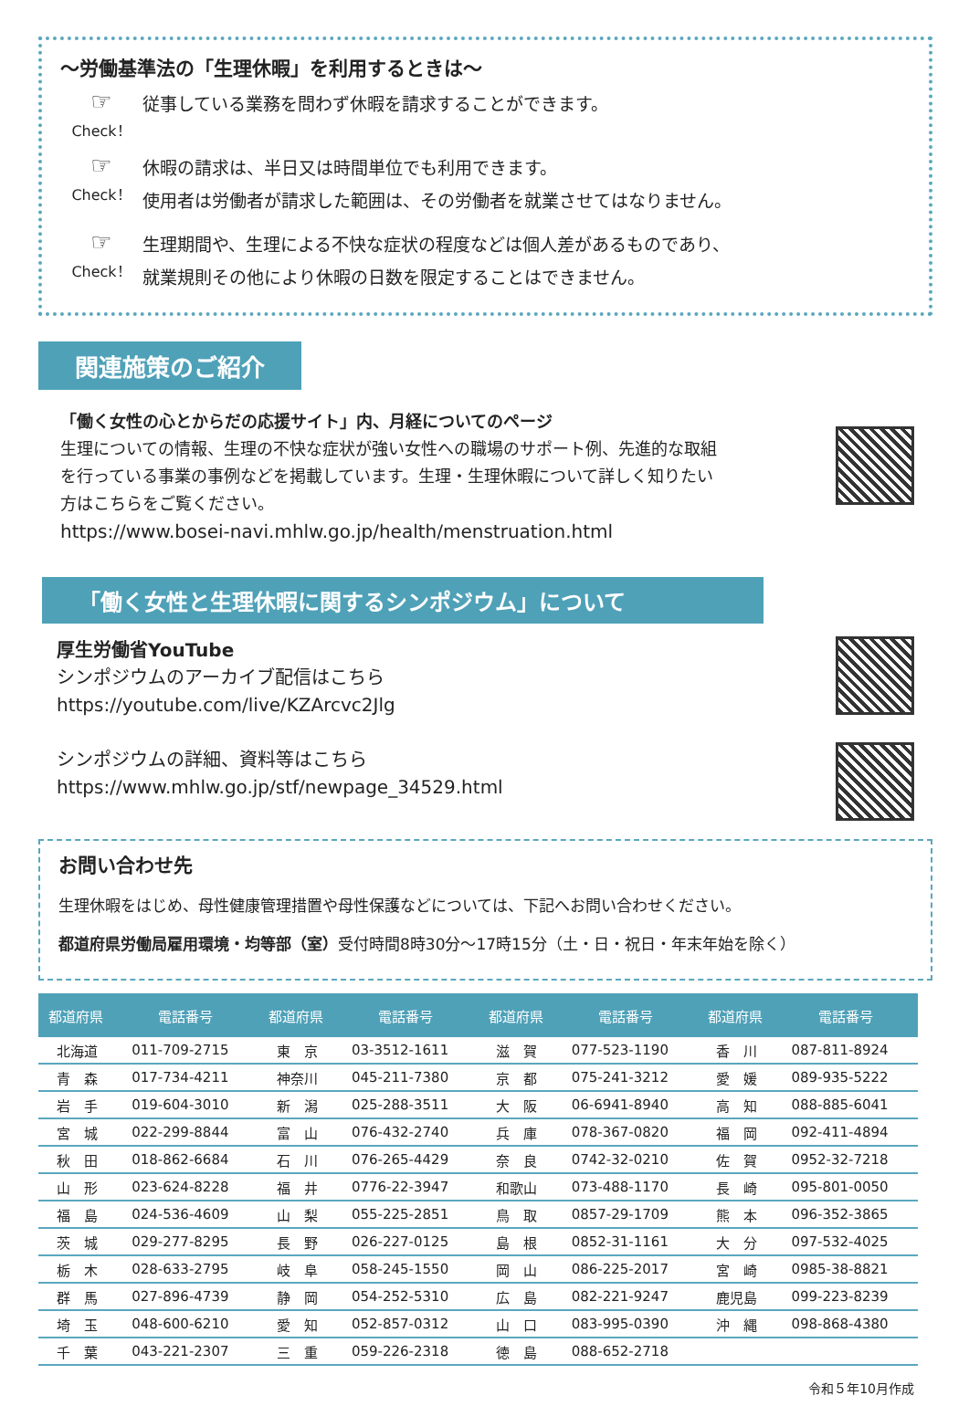～労働基準法の「生理休暇」を利用するときは～
☞
Check！
従事している業務を問わず休暇を請求することができます。
☞
Check！
休暇の請求は、半日又は時間単位でも利用できます。
使用者は労働者が請求した範囲は、その労働者を就業させてはなりません。
☞
Check！
生理期間や、生理による不快な症状の程度などは個人差があるものであり、
就業規則その他により休暇の日数を限定することはできません。
関連施策のご紹介
「働く女性の心とからだの応援サイト」内、月経についてのページ
生理についての情報、生理の不快な症状が強い女性への職場のサポート例、先進的な取組
を行っている事業の事例などを掲載しています。生理・生理休暇について詳しく知りたい
方はこちらをご覧ください。
https://www.bosei-navi.mhlw.go.jp/health/menstruation.html
「働く女性と生理休暇に関するシンポジウム」について
厚生労働省YouTube
シンポジウムのアーカイブ配信はこちら
https://youtube.com/live/KZArcvc2Jlg
シンポジウムの詳細、資料等はこちら
https://www.mhlw.go.jp/stf/newpage_34529.html
お問い合わせ先
生理休暇をはじめ、母性健康管理措置や母性保護などについては、下記へお問い合わせください。
都道府県労働局雇用環境・均等部（室）受付時間8時30分～17時15分（土・日・祝日・年末年始を除く）
| 都道府県 | 電話番号 | 都道府県 | 電話番号 | 都道府県 | 電話番号 | 都道府県 | 電話番号 |
| --- | --- | --- | --- | --- | --- | --- | --- |
| 北海道 | 011-709-2715 | 東 京 | 03-3512-1611 | 滋 賀 | 077-523-1190 | 香 川 | 087-811-8924 |
| 青 森 | 017-734-4211 | 神奈川 | 045-211-7380 | 京 都 | 075-241-3212 | 愛 媛 | 089-935-5222 |
| 岩 手 | 019-604-3010 | 新 潟 | 025-288-3511 | 大 阪 | 06-6941-8940 | 高 知 | 088-885-6041 |
| 宮 城 | 022-299-8844 | 富 山 | 076-432-2740 | 兵 庫 | 078-367-0820 | 福 岡 | 092-411-4894 |
| 秋 田 | 018-862-6684 | 石 川 | 076-265-4429 | 奈 良 | 0742-32-0210 | 佐 賀 | 0952-32-7218 |
| 山 形 | 023-624-8228 | 福 井 | 0776-22-3947 | 和歌山 | 073-488-1170 | 長 崎 | 095-801-0050 |
| 福 島 | 024-536-4609 | 山 梨 | 055-225-2851 | 鳥 取 | 0857-29-1709 | 熊 本 | 096-352-3865 |
| 茨 城 | 029-277-8295 | 長 野 | 026-227-0125 | 島 根 | 0852-31-1161 | 大 分 | 097-532-4025 |
| 栃 木 | 028-633-2795 | 岐 阜 | 058-245-1550 | 岡 山 | 086-225-2017 | 宮 崎 | 0985-38-8821 |
| 群 馬 | 027-896-4739 | 静 岡 | 054-252-5310 | 広 島 | 082-221-9247 | 鹿児島 | 099-223-8239 |
| 埼 玉 | 048-600-6210 | 愛 知 | 052-857-0312 | 山 口 | 083-995-0390 | 沖 縄 | 098-868-4380 |
| 千 葉 | 043-221-2307 | 三 重 | 059-226-2318 | 徳 島 | 088-652-2718 | | |
令和５年10月作成